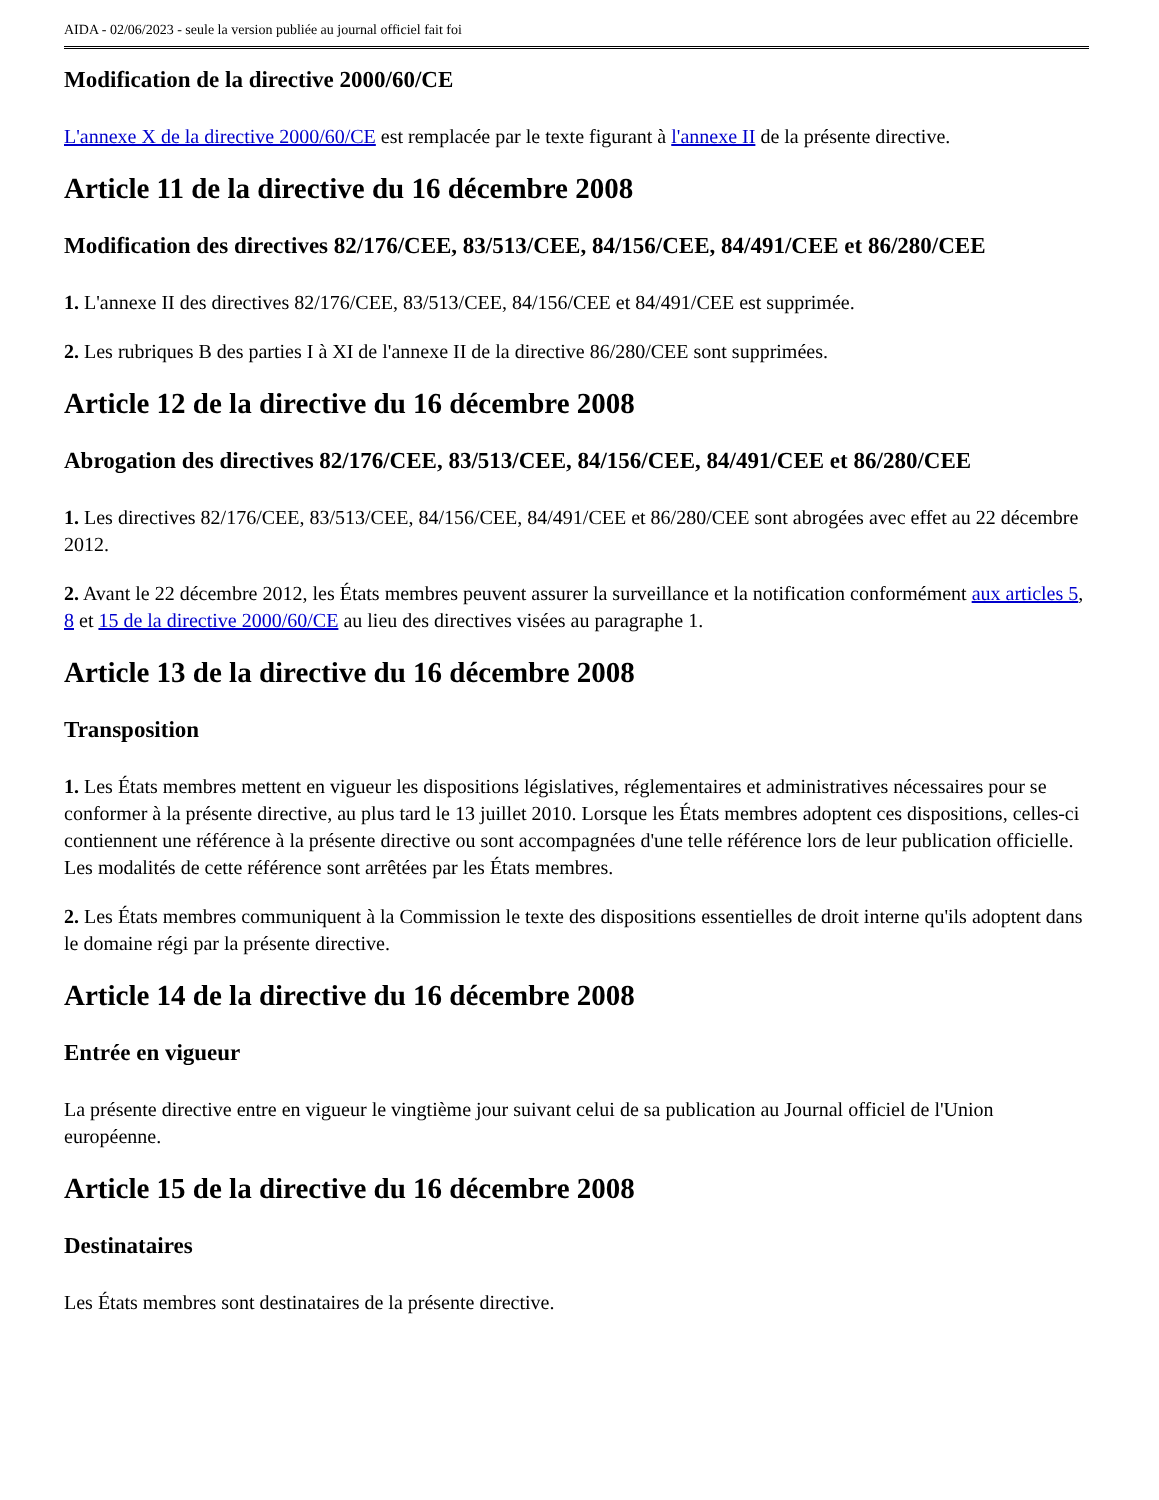AIDA - 02/06/2023 - seule la version publiée au journal officiel fait foi
Modification de la directive 2000/60/CE
L'annexe X de la directive 2000/60/CE est remplacée par le texte figurant à l'annexe II de la présente directive.
Article 11 de la directive du 16 décembre 2008
Modification des directives 82/176/CEE, 83/513/CEE, 84/156/CEE, 84/491/CEE et 86/280/CEE
1. L'annexe II des directives 82/176/CEE, 83/513/CEE, 84/156/CEE et 84/491/CEE est supprimée.
2. Les rubriques B des parties I à XI de l'annexe II de la directive 86/280/CEE sont supprimées.
Article 12 de la directive du 16 décembre 2008
Abrogation des directives 82/176/CEE, 83/513/CEE, 84/156/CEE, 84/491/CEE et 86/280/CEE
1. Les directives 82/176/CEE, 83/513/CEE, 84/156/CEE, 84/491/CEE et 86/280/CEE sont abrogées avec effet au 22 décembre 2012.
2. Avant le 22 décembre 2012, les États membres peuvent assurer la surveillance et la notification conformément aux articles 5, 8 et 15 de la directive 2000/60/CE au lieu des directives visées au paragraphe 1.
Article 13 de la directive du 16 décembre 2008
Transposition
1. Les États membres mettent en vigueur les dispositions législatives, réglementaires et administratives nécessaires pour se conformer à la présente directive, au plus tard le 13 juillet 2010. Lorsque les États membres adoptent ces dispositions, celles-ci contiennent une référence à la présente directive ou sont accompagnées d'une telle référence lors de leur publication officielle. Les modalités de cette référence sont arrêtées par les États membres.
2. Les États membres communiquent à la Commission le texte des dispositions essentielles de droit interne qu'ils adoptent dans le domaine régi par la présente directive.
Article 14 de la directive du 16 décembre 2008
Entrée en vigueur
La présente directive entre en vigueur le vingtième jour suivant celui de sa publication au Journal officiel de l'Union européenne.
Article 15 de la directive du 16 décembre 2008
Destinataires
Les États membres sont destinataires de la présente directive.